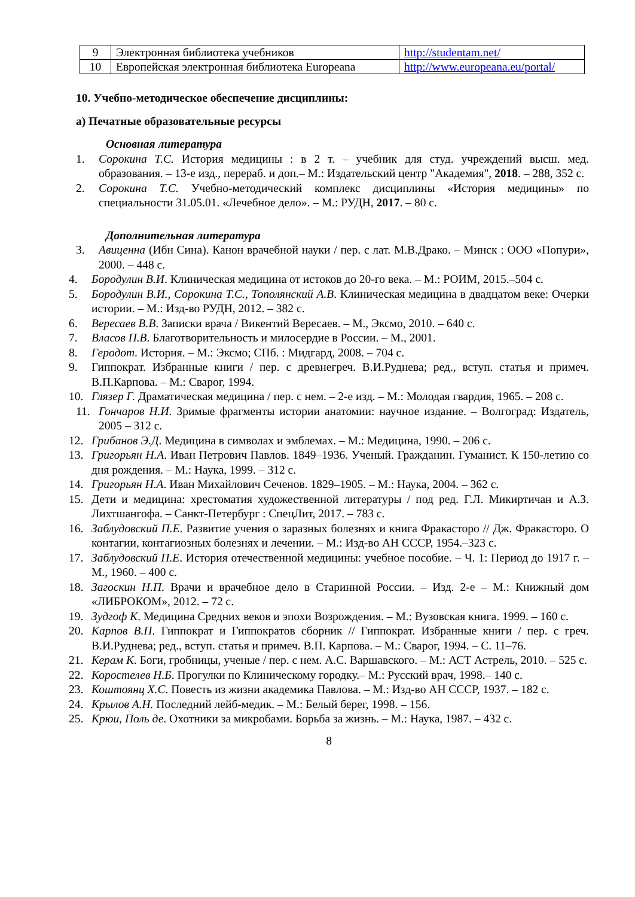| 9 | Электронная библиотека учебников | http://studentam.net/ |
| 10 | Европейская электронная библиотека Europeana | http://www.europeana.eu/portal/ |
10. Учебно-методическое обеспечение дисциплины:
а) Печатные образовательные ресурсы
Основная литература
1. Сорокина Т.С. История медицины : в 2 т. – учебник для студ. учреждений высш. мед. образования. – 13-е изд., перераб. и доп.– М.: Издательский центр "Академия", 2018. – 288, 352 с.
2. Сорокина Т.С. Учебно-методический комплекс дисциплины «История медицины» по специальности 31.05.01. «Лечебное дело». – М.: РУДН, 2017. – 80 с.
Дополнительная литература
3. Авиценна (Ибн Сина). Канон врачебной науки / пер. с лат. М.В.Драко. – Минск : ООО «Попури», 2000. – 448 с.
4. Бородулин В.И. Клиническая медицина от истоков до 20-го века. – М.: РОИМ, 2015.–504 с.
5. Бородулин В.И., Сорокина Т.С., Тополянский А.В. Клиническая медицина в двадцатом веке: Очерки истории. – М.: Изд-во РУДН, 2012. – 382 с.
6. Вересаев В.В. Записки врача / Викентий Вересаев. – М., Эксмо, 2010. – 640 с.
7. Власов П.В. Благотворительность и милосердие в России. – М., 2001.
8. Геродот. История. – М.: Эксмо; СПб. : Мидгард, 2008. – 704 с.
9. Гиппократ. Избранные книги / пер. с древнегреч. В.И.Руднева; ред., вступ. статья и примеч. В.П.Карпова. – М.: Сварог, 1994.
10. Глязер Г. Драматическая медицина / пер. с нем. – 2-е изд. – М.: Молодая гвардия, 1965. – 208 с.
11. Гончаров Н.И. Зримые фрагменты истории анатомии: научное издание. – Волгоград: Издатель, 2005 – 312 с.
12. Грибанов Э.Д. Медицина в символах и эмблемах. – М.: Медицина, 1990. – 206 с.
13. Григорьян Н.А. Иван Петрович Павлов. 1849–1936. Ученый. Гражданин. Гуманист. К 150-летию со дня рождения. – М.: Наука, 1999. – 312 с.
14. Григорьян Н.А. Иван Михайлович Сеченов. 1829–1905. – М.: Наука, 2004. – 362 с.
15. Дети и медицина: хрестоматия художественной литературы / под ред. Г.Л. Микиртичан и А.З. Лихтшангофа. – Санкт-Петербург : СпецЛит, 2017. – 783 с.
16. Заблудовский П.Е. Развитие учения о заразных болезнях и книга Фракасторо // Дж. Фракасторо. О контагии, контагиозных болезнях и лечении. – М.: Изд-во АН СССР, 1954.–323 с.
17. Заблудовский П.Е. История отечественной медицины: учебное пособие. – Ч. 1: Период до 1917 г. – М., 1960. – 400 с.
18. Загоскин Н.П. Врачи и врачебное дело в Старинной России. – Изд. 2-е – М.: Книжный дом «ЛИБРОКОМ», 2012. – 72 с.
19. Зудгоф К. Медицина Средних веков и эпохи Возрождения. – М.: Вузовская книга. 1999. – 160 с.
20. Карпов В.П. Гиппократ и Гиппократов сборник // Гиппократ. Избранные книги / пер. с греч. В.И.Руднева; ред., вступ. статья и примеч. В.П. Карпова. – М.: Сварог, 1994. – С. 11–76.
21. Керам К. Боги, гробницы, ученые / пер. с нем. А.С. Варшавского. – М.: АСТ Астрель, 2010. – 525 с.
22. Коростелев Н.Б. Прогулки по Клиническому городку.– М.: Русский врач, 1998.– 140 с.
23. Коштоянц Х.С. Повесть из жизни академика Павлова. – М.: Изд-во АН СССР, 1937. – 182 с.
24. Крылов А.Н. Последний лейб-медик. – М.: Белый берег, 1998. – 156.
25. Крюи, Поль де. Охотники за микробами. Борьба за жизнь. – М.: Наука, 1987. – 432 с.
8